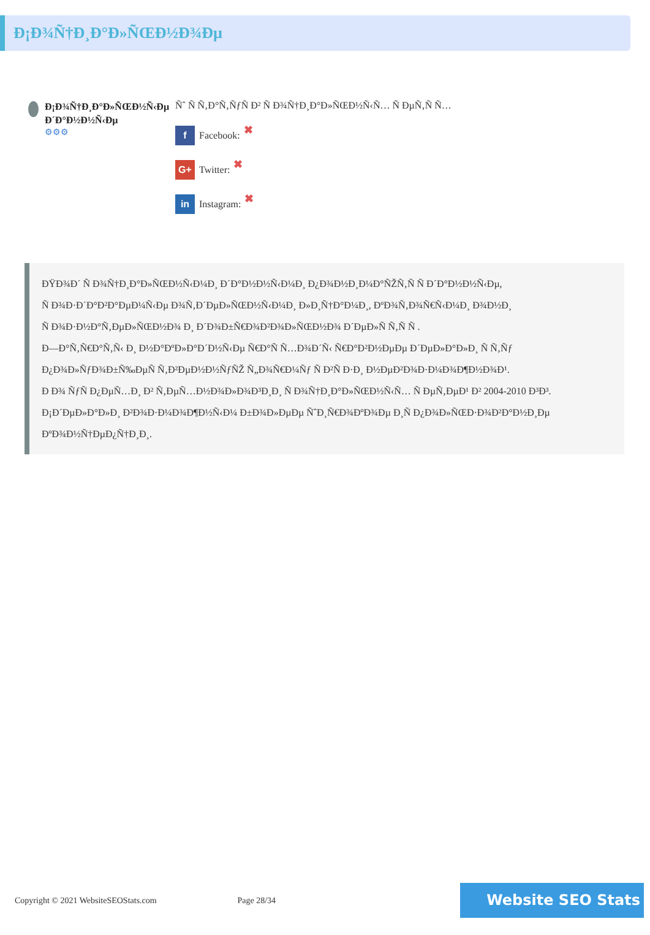Ð¡Ð¾Ñ†Ð¸Ð°Ð»ÑŒÐ½Ð¾Ðµ
Ð¡Ð¾Ñ†Ð¸Ð°Ð»ÑŒÐ½Ñ‹Ðµ Ð´Ð°Ð½Ð½Ñ‹Ðµ
⚙⚙⚙
Ñˆ Ñ Ñ‚Ð°Ñ‚ÑƒÑ Ð² Ñ Ð¾Ñ†Ð¸Ð°Ð»ÑŒÐ½Ñ‹Ñ… Ñ ÐµÑ‚Ñ Ñ…
f
Facebook: ✖
G+
Twitter: ✖
in
Instagram: ✖
ÐŸÐ¾Ð´ Ñ Ð¾Ñ†Ð¸Ð°Ð»ÑŒÐ½Ñ‹Ð¼Ð¸ Ð´Ð°Ð½Ð½Ñ‹Ð¼Ð¸ Ð¿Ð¾Ð½Ð¸Ð¼Ð°ÑŽÑ‚Ñ Ñ Ð´Ð°Ð½Ð½Ñ‹Ðµ,
Ñ Ð¾Ð·Ð´Ð°Ð²Ð°ÐµÐ¼Ñ‹Ðµ Ð¾Ñ‚Ð´ÐµÐ»ÑŒÐ½Ñ‹Ð¼Ð¸ Ð»Ð¸Ñ†Ð°Ð¼Ð¸, ÐºÐ¾Ñ‚Ð¾Ñ€Ñ‹Ð¼Ð¸ Ð¾Ð½Ð¸
Ñ Ð¾Ð·Ð½Ð°Ñ‚ÐµÐ»ÑŒÐ½Ð¾ Ð¸ Ð´Ð¾Ð±Ñ€Ð¾Ð²Ð¾Ð»ÑŒÐ½Ð¾ Ð´ÐµÐ»Ñ Ñ‚Ñ Ñ .
Ð—Ð°Ñ‚Ñ€Ð°Ñ‚Ñ‹ Ð¸ Ð½Ð°ÐºÐ»Ð°Ð´Ð½Ñ‹Ðµ Ñ€Ð°Ñ Ñ…Ð¾Ð´Ñ‹ Ñ€Ð°Ð²Ð½ÐµÐµ Ð´ÐµÐ»Ð°Ð»Ð¸ Ñ Ñ‚Ñƒ
Ð¿Ð¾Ð»ÑƒÐ¾Ð±Ñ‰ÐµÑ Ñ‚Ð²ÐµÐ½Ð½ÑƒÑŽ Ñ„Ð¾Ñ€Ð¼Ñƒ Ñ Ð²Ñ Ð·Ð¸ Ð½ÐµÐ²Ð¾Ð·Ð¼Ð¾Ð¶Ð½Ð¾Ð¹.
Ð Ð¾ ÑƒÑ Ð¿ÐµÑ…Ð¸ Ð² Ñ‚ÐµÑ…Ð½Ð¾Ð»Ð¾Ð³Ð¸Ð¸ Ñ Ð¾Ñ†Ð¸Ð°Ð»ÑŒÐ½Ñ‹Ñ… Ñ ÐµÑ‚ÐµÐ¹ Ð² 2004-2010 Ð³Ð³.
Ð¡Ð´ÐµÐ»Ð°Ð»Ð¸ Ð²Ð¾Ð·Ð¼Ð¾Ð¶Ð½Ñ‹Ð¼ Ð±Ð¾Ð»ÐµÐµ ÑˆÐ¸Ñ€Ð¾ÐºÐ¾Ðµ Ð¸Ñ Ð¿Ð¾Ð»ÑŒÐ·Ð¾Ð²Ð°Ð½Ð¸Ðµ
ÐºÐ¾Ð½Ñ†ÐµÐ¿Ñ†Ð¸Ð¸.
Copyright © 2021 WebsiteSEOStats.com
Page 28/34
Website SEO Stats